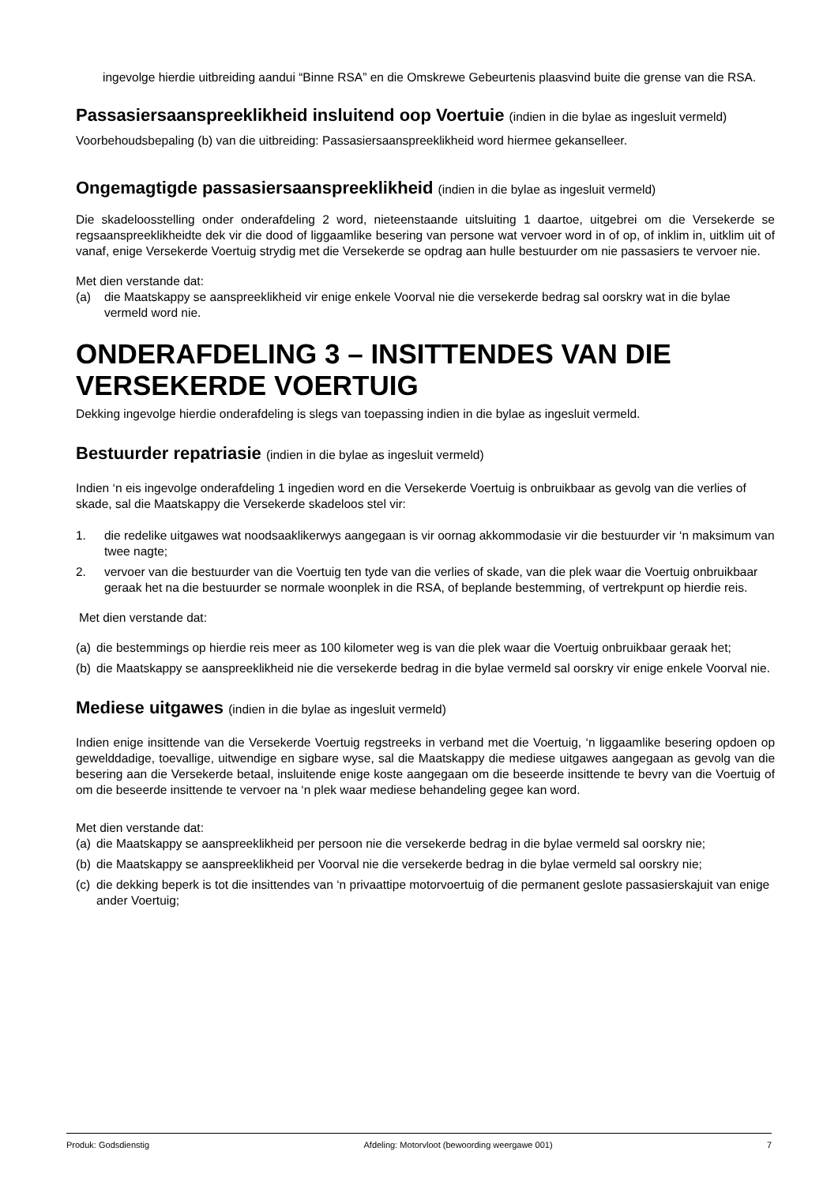ingevolge hierdie uitbreiding aandui “Binne RSA” en die Omskrewe Gebeurtenis plaasvind buite die grense van die RSA.
Passasiersaanspreeklikheid insluitend oop Voertuie (indien in die bylae as ingesluit vermeld)
Voorbehoudsbepaling (b) van die uitbreiding: Passasiersaanspreeklikheid word hiermee gekanselleer.
Ongemagtigde passasiersaanspreeklikheid (indien in die bylae as ingesluit vermeld)
Die skadeloosstelling onder onderafdeling 2 word, nieteenstaande uitsluiting 1 daartoe, uitgebrei om die Versekerde se regsaanspreeklikheidte dek vir die dood of liggaamlike besering van persone wat vervoer word in of op, of inklim in, uitklim uit of vanaf, enige Versekerde Voertuig strydig met die Versekerde se opdrag aan hulle bestuurder om nie passasiers te vervoer nie.
Met dien verstande dat:
(a) die Maatskappy se aanspreeklikheid vir enige enkele Voorval nie die versekerde bedrag sal oorskry wat in die bylae vermeld word nie.
ONDERAFDELING 3 – INSITTENDES VAN DIE VERSEKERDE VOERTUIG
Dekking ingevolge hierdie onderafdeling is slegs van toepassing indien in die bylae as ingesluit vermeld.
Bestuurder repatriasie (indien in die bylae as ingesluit vermeld)
Indien ‘n eis ingevolge onderafdeling 1 ingedien word en die Versekerde Voertuig is onbruikbaar as gevolg van die verlies of skade, sal die Maatskappy die Versekerde skadeloos stel vir:
1. die redelike uitgawes wat noodsaaklikerwys aangegaan is vir oornag akkommodasie vir die bestuurder vir ‘n maksimum van twee nagte;
2. vervoer van die bestuurder van die Voertuig ten tyde van die verlies of skade, van die plek waar die Voertuig onbruikbaar geraak het na die bestuurder se normale woonplek in die RSA, of beplande bestemming, of vertrekpunt op hierdie reis.
Met dien verstande dat:
(a) die bestemmings op hierdie reis meer as 100 kilometer weg is van die plek waar die Voertuig onbruikbaar geraak het;
(b) die Maatskappy se aanspreeklikheid nie die versekerde bedrag in die bylae vermeld sal oorskry vir enige enkele Voorval nie.
Mediese uitgawes (indien in die bylae as ingesluit vermeld)
Indien enige insittende van die Versekerde Voertuig regstreeks in verband met die Voertuig, ‘n liggaamlike besering opdoen op gewelddadige, toevallige, uitwendige en sigbare wyse, sal die Maatskappy die mediese uitgawes aangegaan as gevolg van die besering aan die Versekerde betaal, insluitende enige koste aangegaan om die beseerde insittende te bevry van die Voertuig of om die beseerde insittende te vervoer na ‘n plek waar mediese behandeling gegee kan word.
Met dien verstande dat:
(a) die Maatskappy se aanspreeklikheid per persoon nie die versekerde bedrag in die bylae vermeld sal oorskry nie;
(b) die Maatskappy se aanspreeklikheid per Voorval nie die versekerde bedrag in die bylae vermeld sal oorskry nie;
(c) die dekking beperk is tot die insittendes van ‘n privaattipe motorvoertuig of die permanent geslote passasierskajuit van enige ander Voertuig;
Produk: Godsdienstig Afdeling: Motorvloot (bewoording weergawe 001) 7